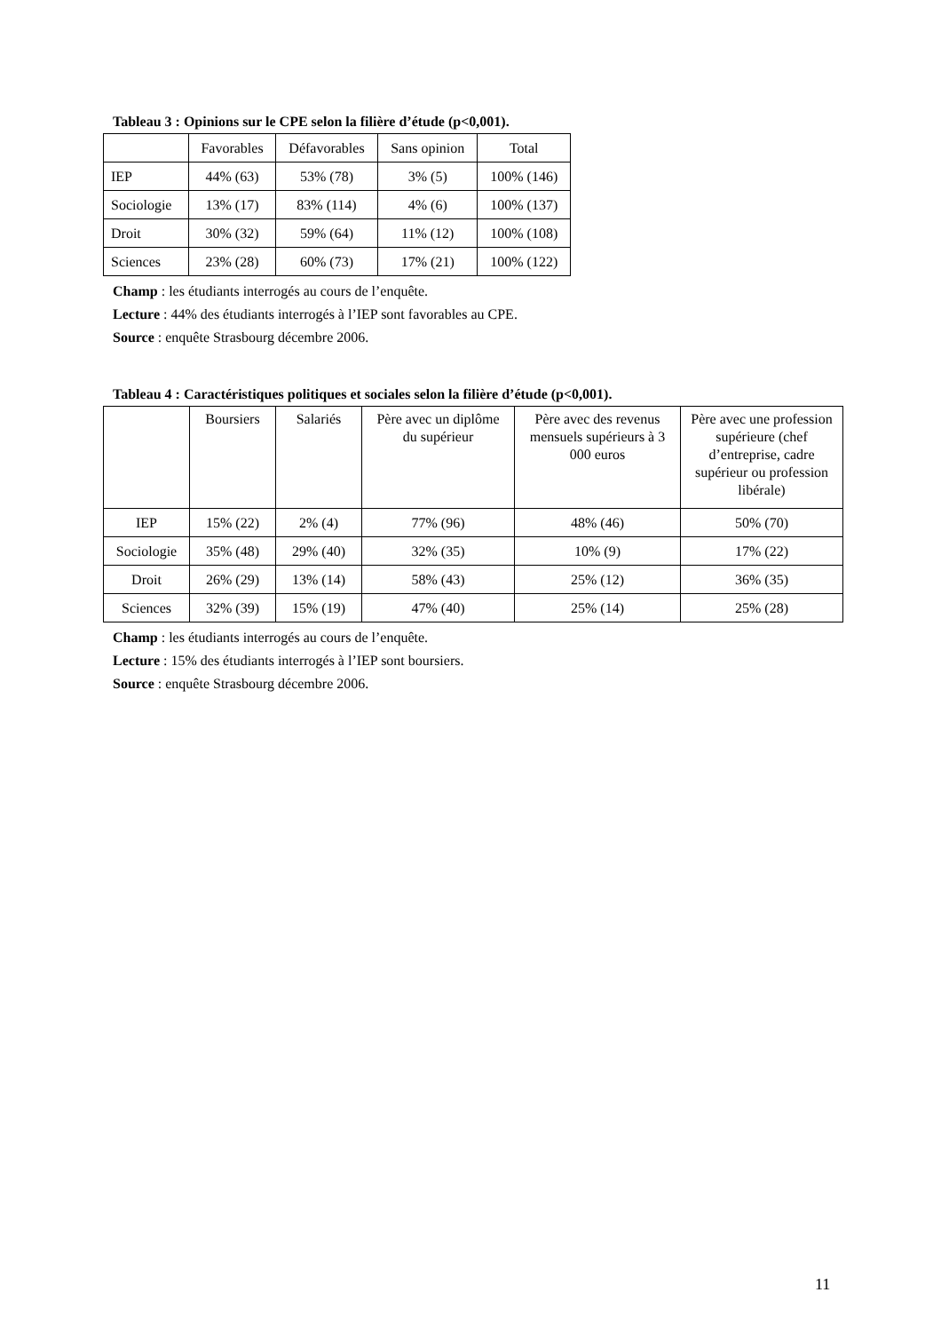Tableau 3 : Opinions sur le CPE selon la filière d’étude (p<0,001).
| | Favorables | Défavorables | Sans opinion | Total |
| --- | --- | --- | --- | --- |
| IEP | 44% (63) | 53% (78) | 3% (5) | 100% (146) |
| Sociologie | 13% (17) | 83% (114) | 4% (6) | 100% (137) |
| Droit | 30% (32) | 59% (64) | 11% (12) | 100% (108) |
| Sciences | 23% (28) | 60% (73) | 17% (21) | 100% (122) |
Champ : les étudiants interrogés au cours de l’enquête.
Lecture : 44% des étudiants interrogés à l’IEP sont favorables au CPE.
Source : enquête Strasbourg décembre 2006.
Tableau 4 : Caractéristiques politiques et sociales selon la filière d’étude (p<0,001).
| | Boursiers | Salariés | Père avec un diplôme du supérieur | Père avec des revenus mensuels supérieurs à 3 000 euros | Père avec une profession supérieure (chef d’entreprise, cadre supérieur ou profession libérale) |
| --- | --- | --- | --- | --- | --- |
| IEP | 15% (22) | 2% (4) | 77% (96) | 48% (46) | 50% (70) |
| Sociologie | 35% (48) | 29% (40) | 32% (35) | 10% (9) | 17% (22) |
| Droit | 26% (29) | 13% (14) | 58% (43) | 25% (12) | 36% (35) |
| Sciences | 32% (39) | 15% (19) | 47% (40) | 25% (14) | 25% (28) |
Champ : les étudiants interrogés au cours de l’enquête.
Lecture : 15% des étudiants interrogés à l’IEP sont boursiers.
Source : enquête Strasbourg décembre 2006.
11